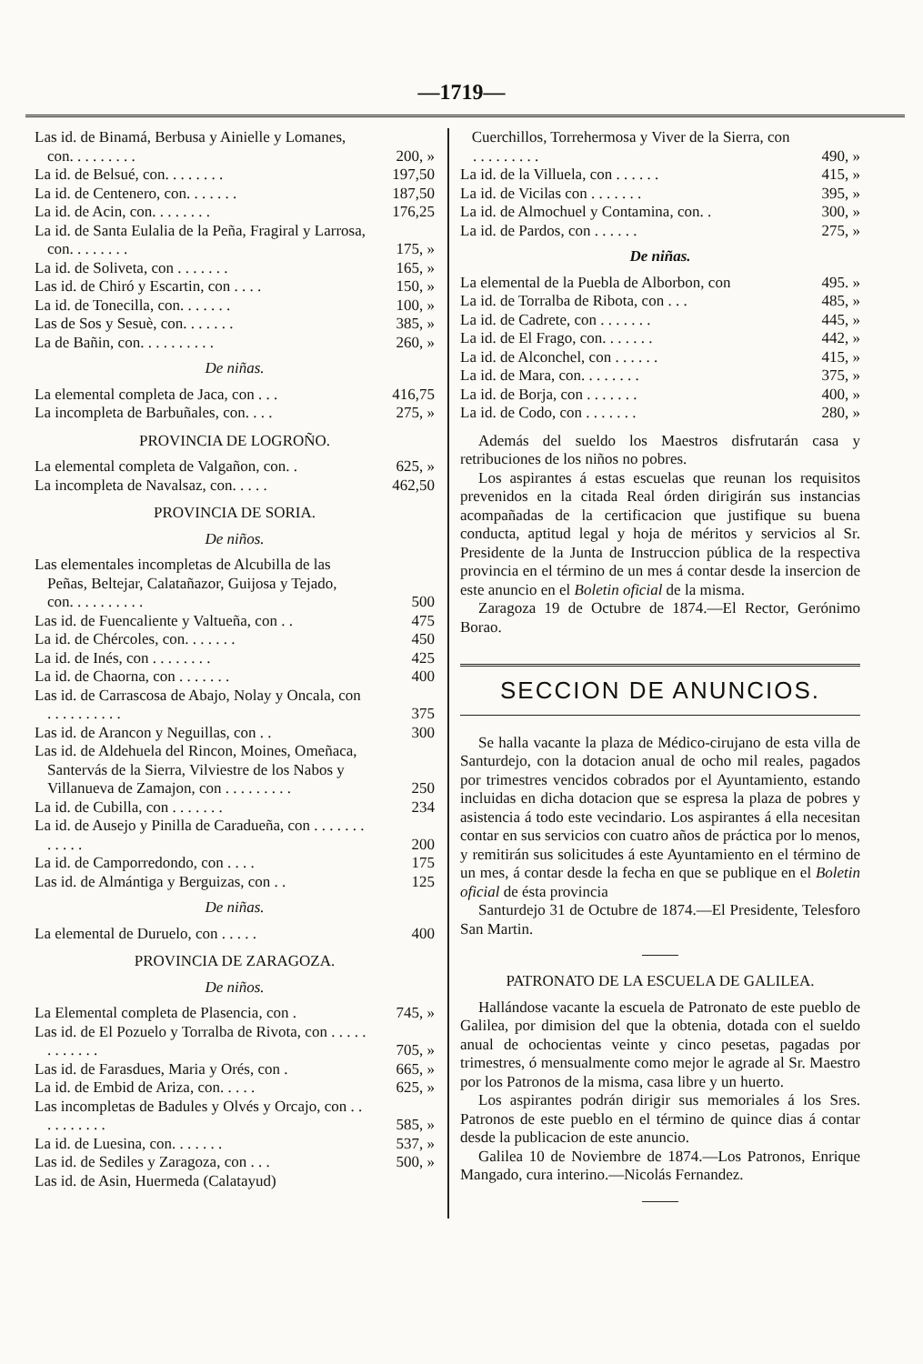—1719—
| Las id. de Binamá, Berbusa y Ainielle y Lomanes, con. . . . . . . . . | 200, » |
| La id. de Belsué, con. . . . . . . . | 197,50 |
| La id. de Centenero, con. . . . . . . | 187,50 |
| La id. de Acin, con. . . . . . . . | 176,25 |
| La id. de Santa Eulalia de la Peña, Fragiral y Larrosa, con. . . . . . . . | 175, » |
| La id. de Soliveta, con . . . . . . . | 165, » |
| Las id. de Chiró y Escartin, con . . . . | 150, » |
| La id. de Tonecilla, con. . . . . . . | 100, » |
| Las de Sos y Sesuè, con. . . . . . . | 385, » |
| La de Bañin, con. . . . . . . . . . | 260, » |
De niñas.
| La elemental completa de Jaca, con . . . | 416,75 |
| La incompleta de Barbuñales, con. . . . | 275, » |
PROVINCIA DE LOGROÑO.
| La elemental completa de Valgañon, con. . | 625, » |
| La incompleta de Navalsaz, con. . . . . | 462,50 |
PROVINCIA DE SORIA.
De niños.
| Las elementales incompletas de Alcubilla de las Peñas, Beltejar, Calatañazor, Guijosa y Tejado, con. . . . . . . . . . | 500 |
| Las id. de Fuencaliente y Valtueña, con . . | 475 |
| La id. de Chércoles, con. . . . . . . | 450 |
| La id. de Inés, con . . . . . . . . | 425 |
| La id. de Chaorna, con . . . . . . . | 400 |
| Las id. de Carrascosa de Abajo, Nolay y Oncala, con . . . . . . . . . . | 375 |
| Las id. de Arancon y Neguillas, con . . | 300 |
| Las id. de Aldehuela del Rincon, Moines, Omeñaca, Santervás de la Sierra, Vilviestre de los Nabos y Villanueva de Zamajon, con . . . . . . . . . | 250 |
| La id. de Cubilla, con . . . . . . . | 234 |
| La id. de Ausejo y Pinilla de Caradueña, con . . . . . . . . . . . . | 200 |
| La id. de Camporredondo, con . . . . | 175 |
| Las id. de Almántiga y Berguizas, con . . | 125 |
De niñas.
| La elemental de Duruelo, con . . . . . | 400 |
PROVINCIA DE ZARAGOZA.
De niños.
| La Elemental completa de Plasencia, con . | 745, » |
| Las id. de El Pozuelo y Torralba de Rivota, con . . . . . . . . . . . . | 705, » |
| Las id. de Farasdues, Maria y Orés, con . | 665, » |
| La id. de Embid de Ariza, con. . . . . | 625, » |
| Las incompletas de Badules y Olvés y Orcajo, con . . . . . . . . . . | 585, » |
| La id. de Luesina, con. . . . . . . | 537, » |
| Las id. de Sediles y Zaragoza, con . . . | 500, » |
| Las id. de Asin, Huermeda (Calatayud) | |
| Cuerchillos, Torrehermosa y Viver de la Sierra, con . . . . . . . . . | 490, » |
| La id. de la Villuela, con . . . . . . | 415, » |
| La id. de Vicilas con . . . . . . . | 395, » |
| La id. de Almochuel y Contamina, con. . | 300, » |
| La id. de Pardos, con . . . . . . | 275, » |
De niñas.
| La elemental de la Puebla de Alborbon, con | 495. » |
| La id. de Torralba de Ribota, con . . . | 485, » |
| La id. de Cadrete, con . . . . . . . | 445, » |
| La id. de El Frago, con. . . . . . . | 442, » |
| La id. de Alconchel, con . . . . . . | 415, » |
| La id. de Mara, con. . . . . . . . | 375, » |
| La id. de Borja, con . . . . . . . | 400, » |
| La id. de Codo, con . . . . . . . | 280, » |
Además del sueldo los Maestros disfrutarán casa y retribuciones de los niños no pobres.
Los aspirantes á estas escuelas que reunan los requisitos prevenidos en la citada Real órden dirigirán sus instancias acompañadas de la certificacion que justifique su buena conducta, aptitud legal y hoja de méritos y servicios al Sr. Presidente de la Junta de Instruccion pública de la respectiva provincia en el término de un mes á contar desde la insercion de este anuncio en el Boletin oficial de la misma.
Zaragoza 19 de Octubre de 1874.—El Rector, Gerónimo Borao.
SECCION DE ANUNCIOS.
Se halla vacante la plaza de Médico-cirujano de esta villa de Santurdejo, con la dotacion anual de ocho mil reales, pagados por trimestres vencidos cobrados por el Ayuntamiento, estando incluidas en dicha dotacion que se espresa la plaza de pobres y asistencia á todo este vecindario. Los aspirantes á ella necesitan contar en sus servicios con cuatro años de práctica por lo menos, y remitirán sus solicitudes á este Ayuntamiento en el término de un mes, á contar desde la fecha en que se publique en el Boletin oficial de ésta provincia
Santurdejo 31 de Octubre de 1874.—El Presidente, Telesforo San Martin.
PATRONATO DE LA ESCUELA DE GALILEA.
Hallándose vacante la escuela de Patronato de este pueblo de Galilea, por dimision del que la obtenia, dotada con el sueldo anual de ochocientas veinte y cinco pesetas, pagadas por trimestres, ó mensualmente como mejor le agrade al Sr. Maestro por los Patronos de la misma, casa libre y un huerto.
Los aspirantes podrán dirigir sus memoriales á los Sres. Patronos de este pueblo en el término de quince dias á contar desde la publicacion de este anuncio.
Galilea 10 de Noviembre de 1874.—Los Patronos, Enrique Mangado, cura interino.—Nicolás Fernandez.